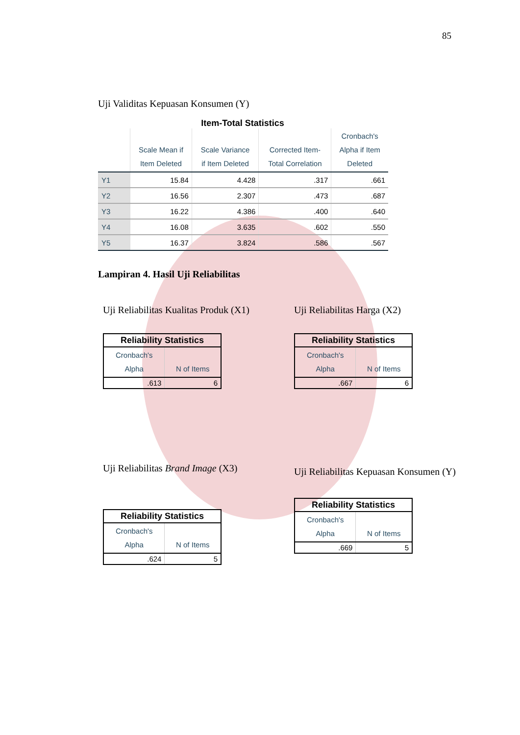85
Uji Validitas Kepuasan Konsumen (Y)
Item-Total Statistics
| | Scale Mean if Item Deleted | Scale Variance if Item Deleted | Corrected Item- Total Correlation | Cronbach's Alpha if Item Deleted |
| --- | --- | --- | --- | --- |
| Y1 | 15.84 | 4.428 | .317 | .661 |
| Y2 | 16.56 | 2.307 | .473 | .687 |
| Y3 | 16.22 | 4.386 | .400 | .640 |
| Y4 | 16.08 | 3.635 | .602 | .550 |
| Y5 | 16.37 | 3.824 | .586 | .567 |
Lampiran 4. Hasil Uji Reliabilitas
Uji Reliabilitas Kualitas Produk (X1)
| Reliability Statistics | |
| Cronbach's Alpha | N of Items |
| .613 | 6 |
Uji Reliabilitas Harga (X2)
| Reliability Statistics | |
| Cronbach's Alpha | N of Items |
| .667 | 6 |
Uji Reliabilitas Brand Image (X3)
| Reliability Statistics | |
| Cronbach's Alpha | N of Items |
| .624 | 5 |
Uji Reliabilitas Kepuasan Konsumen (Y)
| Reliability Statistics | |
| Cronbach's Alpha | N of Items |
| .669 | 5 |